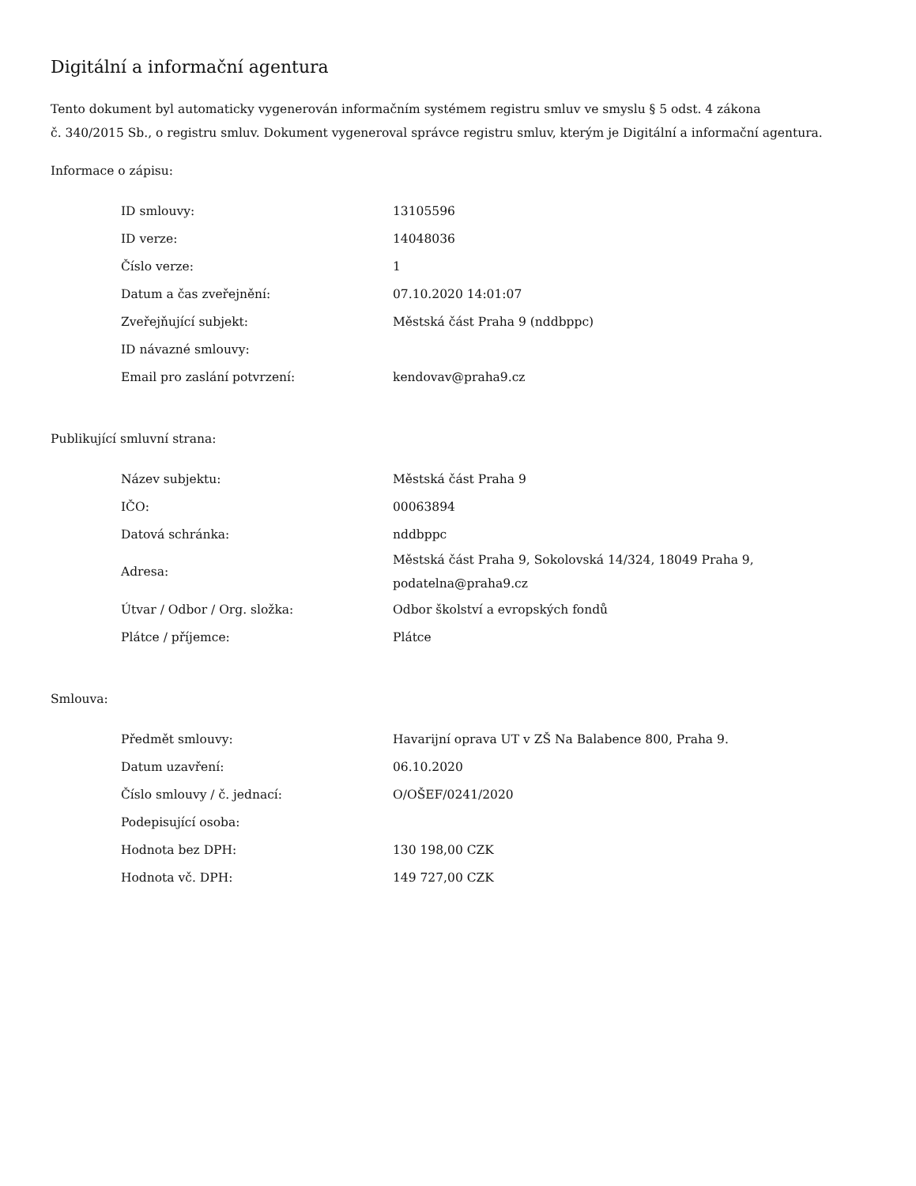Digitální a informační agentura
Tento dokument byl automaticky vygenerován informačním systémem registru smluv ve smyslu § 5 odst. 4 zákona
č. 340/2015 Sb., o registru smluv. Dokument vygeneroval správce registru smluv, kterým je Digitální a informační agentura.
Informace o zápisu:
| ID smlouvy: | 13105596 |
| ID verze: | 14048036 |
| Číslo verze: | 1 |
| Datum a čas zveřejnění: | 07.10.2020 14:01:07 |
| Zveřejňující subjekt: | Městská část Praha 9 (nddbppc) |
| ID návazné smlouvy: | |
| Email pro zaslání potvrzení: | kendovav@praha9.cz |
Publikující smluvní strana:
| Název subjektu: | Městská část Praha 9 |
| IČO: | 00063894 |
| Datová schránka: | nddbppc |
| Adresa: | Městská část Praha 9, Sokolovská 14/324, 18049 Praha 9, podatelna@praha9.cz |
| Útvar / Odbor / Org. složka: | Odbor školství a evropských fondů |
| Plátce / příjemce: | Plátce |
Smlouva:
| Předmět smlouvy: | Havarijní oprava UT v ZŠ Na Balabence 800, Praha 9. |
| Datum uzavření: | 06.10.2020 |
| Číslo smlouvy / č. jednací: | O/OŠEF/0241/2020 |
| Podepisující osoba: | |
| Hodnota bez DPH: | 130 198,00 CZK |
| Hodnota vč. DPH: | 149 727,00 CZK |